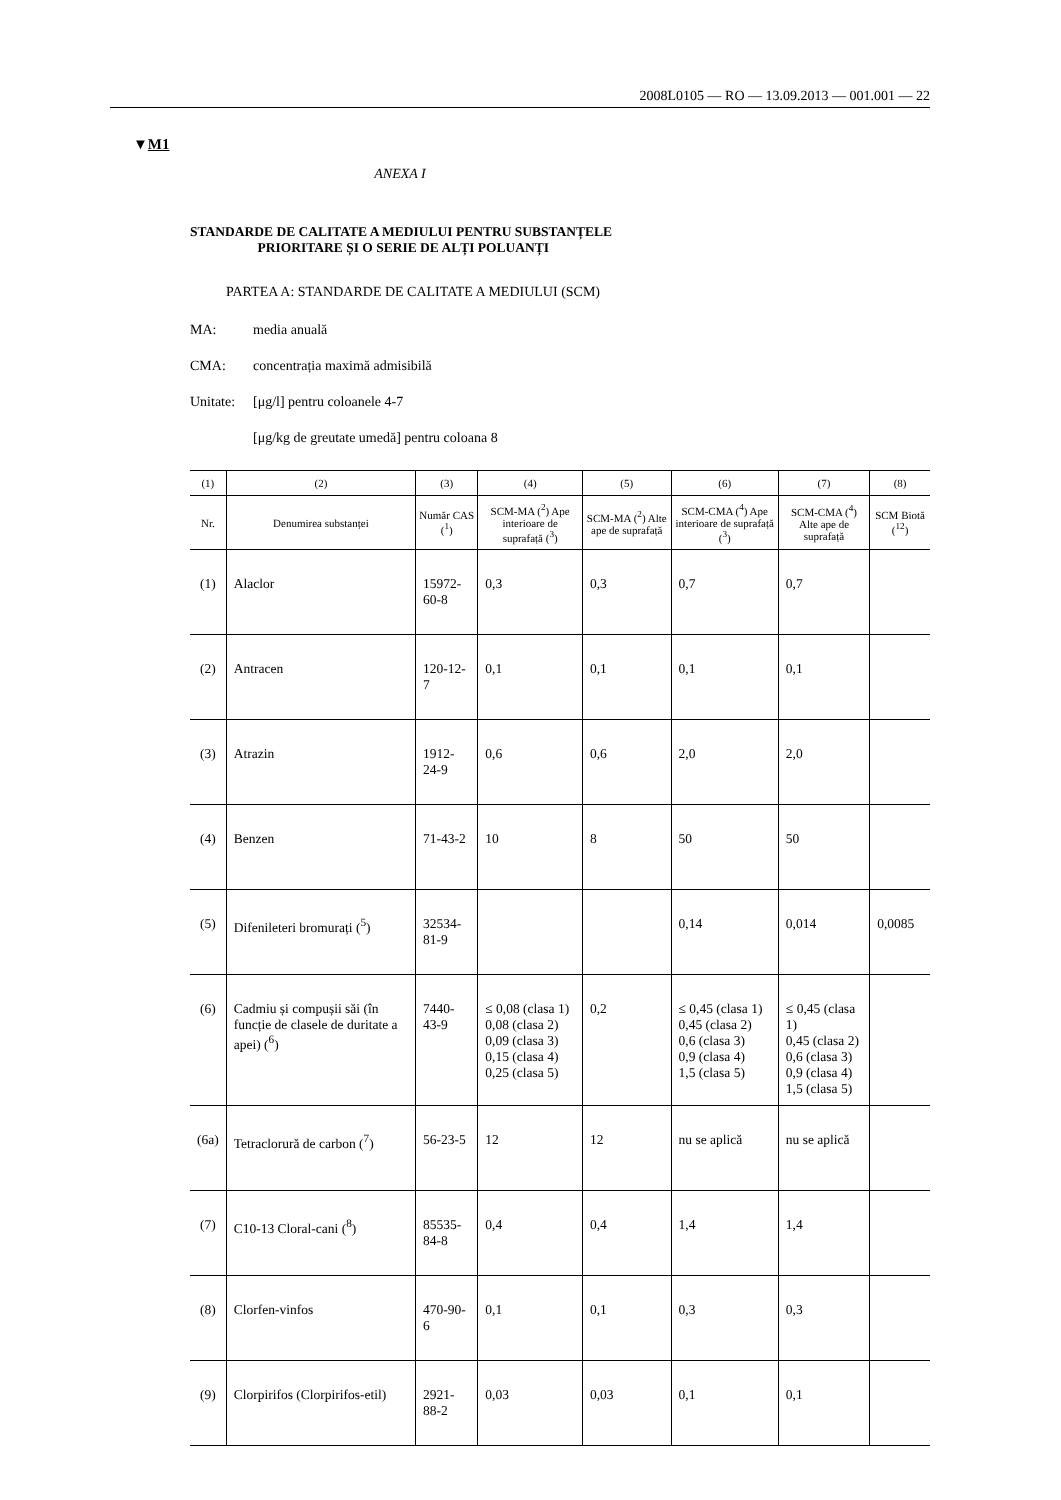2008L0105 — RO — 13.09.2013 — 001.001 — 22
▼M1
ANEXA I
STANDARDE DE CALITATE A MEDIULUI PENTRU SUBSTANȚELE
PRIORITARE ȘI O SERIE DE ALȚI POLUANȚI
PARTEA A: STANDARDE DE CALITATE A MEDIULUI (SCM)
MA: media anuală
CMA: concentrația maximă admisibilă
Unitate: [μg/l] pentru coloanele 4-7
[μg/kg de greutate umedă] pentru coloana 8
| (1) | (2) | (3) | (4) | (5) | (6) | (7) | (8) |
| --- | --- | --- | --- | --- | --- | --- | --- |
| Nr. | Denumirea substanței | Număr CAS (<sup>1</sup>) | SCM-MA (<sup>2</sup>) Ape interioare de suprafață (<sup>3</sup>) | SCM-MA (<sup>2</sup>) Alte ape de suprafață | SCM-CMA (<sup>4</sup>) Ape interioare de suprafață (<sup>3</sup>) | SCM-CMA (<sup>4</sup>) Alte ape de suprafață | SCM Biotă (<sup>12</sup>) |
| (1) | Alaclor | 15972-60-8 | 0,3 | 0,3 | 0,7 | 0,7 | |
| (2) | Antracen | 120-12-7 | 0,1 | 0,1 | 0,1 | 0,1 | |
| (3) | Atrazin | 1912-24-9 | 0,6 | 0,6 | 2,0 | 2,0 | |
| (4) | Benzen | 71-43-2 | 10 | 8 | 50 | 50 | |
| (5) | Difenileteri bromurați (<sup>5</sup>) | 32534-81-9 | | | 0,14 | 0,014 | 0,0085 |
| (6) | Cadmiu și compușii săi (în funcție de clasele de duritate a apei) (<sup>6</sup>) | 7440-43-9 | ≤ 0,08 (clasa 1) 0,08 (clasa 2) 0,09 (clasa 3) 0,15 (clasa 4) 0,25 (clasa 5) | 0,2 | ≤ 0,45 (clasa 1) 0,45 (clasa 2) 0,6 (clasa 3) 0,9 (clasa 4) 1,5 (clasa 5) | ≤ 0,45 (clasa 1) 0,45 (clasa 2) 0,6 (clasa 3) 0,9 (clasa 4) 1,5 (clasa 5) | |
| (6a) | Tetraclorură de carbon (<sup>7</sup>) | 56-23-5 | 12 | 12 | nu se aplică | nu se aplică | |
| (7) | C10-13 Cloral-cani (<sup>8</sup>) | 85535-84-8 | 0,4 | 0,4 | 1,4 | 1,4 | |
| (8) | Clorfen-vinfos | 470-90-6 | 0,1 | 0,1 | 0,3 | 0,3 | |
| (9) | Clorpirifos (Clorpirifos-etil) | 2921-88-2 | 0,03 | 0,03 | 0,1 | 0,1 | |